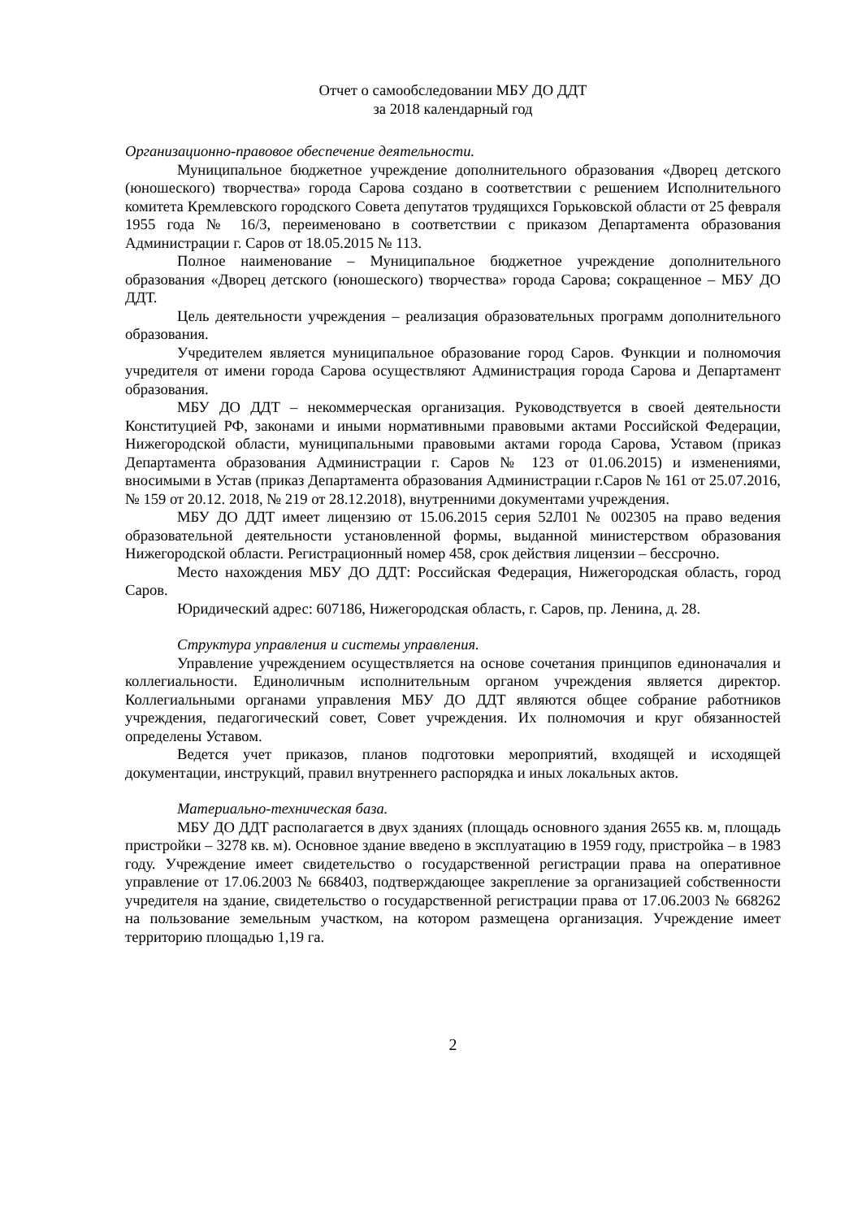Отчет о самообследовании МБУ ДО ДДТ
за 2018 календарный год
Организационно-правовое обеспечение деятельности.
Муниципальное бюджетное учреждение дополнительного образования «Дворец детского (юношеского) творчества» города Сарова создано в соответствии с решением Исполнительного комитета Кремлевского городского Совета депутатов трудящихся Горьковской области от 25 февраля 1955 года № 16/3, переименовано в соответствии с приказом Департамента образования Администрации г. Саров от 18.05.2015 № 113.
Полное наименование – Муниципальное бюджетное учреждение дополнительного образования «Дворец детского (юношеского) творчества» города Сарова; сокращенное – МБУ ДО ДДТ.
Цель деятельности учреждения – реализация образовательных программ дополнительного образования.
Учредителем является муниципальное образование город Саров. Функции и полномочия учредителя от имени города Сарова осуществляют Администрация города Сарова и Департамент образования.
МБУ ДО ДДТ – некоммерческая организация. Руководствуется в своей деятельности Конституцией РФ, законами и иными нормативными правовыми актами Российской Федерации, Нижегородской области, муниципальными правовыми актами города Сарова, Уставом (приказ Департамента образования Администрации г. Саров № 123 от 01.06.2015) и изменениями, вносимыми в Устав (приказ Департамента образования Администрации г.Саров № 161 от 25.07.2016, № 159 от 20.12. 2018, № 219 от 28.12.2018), внутренними документами учреждения.
МБУ ДО ДДТ имеет лицензию от 15.06.2015 серия 52Л01 № 002305 на право ведения образовательной деятельности установленной формы, выданной министерством образования Нижегородской области. Регистрационный номер 458, срок действия лицензии – бессрочно.
Место нахождения МБУ ДО ДДТ: Российская Федерация, Нижегородская область, город Саров.
Юридический адрес: 607186, Нижегородская область, г. Саров, пр. Ленина, д. 28.
Структура управления и системы управления.
Управление учреждением осуществляется на основе сочетания принципов единоначалия и коллегиальности. Единоличным исполнительным органом учреждения является директор. Коллегиальными органами управления МБУ ДО ДДТ являются общее собрание работников учреждения, педагогический совет, Совет учреждения. Их полномочия и круг обязанностей определены Уставом.
Ведется учет приказов, планов подготовки мероприятий, входящей и исходящей документации, инструкций, правил внутреннего распорядка и иных локальных актов.
Материально-техническая база.
МБУ ДО ДДТ располагается в двух зданиях (площадь основного здания 2655 кв. м, площадь пристройки – 3278 кв. м). Основное здание введено в эксплуатацию в 1959 году, пристройка – в 1983 году. Учреждение имеет свидетельство о государственной регистрации права на оперативное управление от 17.06.2003 № 668403, подтверждающее закрепление за организацией собственности учредителя на здание, свидетельство о государственной регистрации права от 17.06.2003 № 668262 на пользование земельным участком, на котором размещена организация. Учреждение имеет территорию площадью 1,19 га.
2